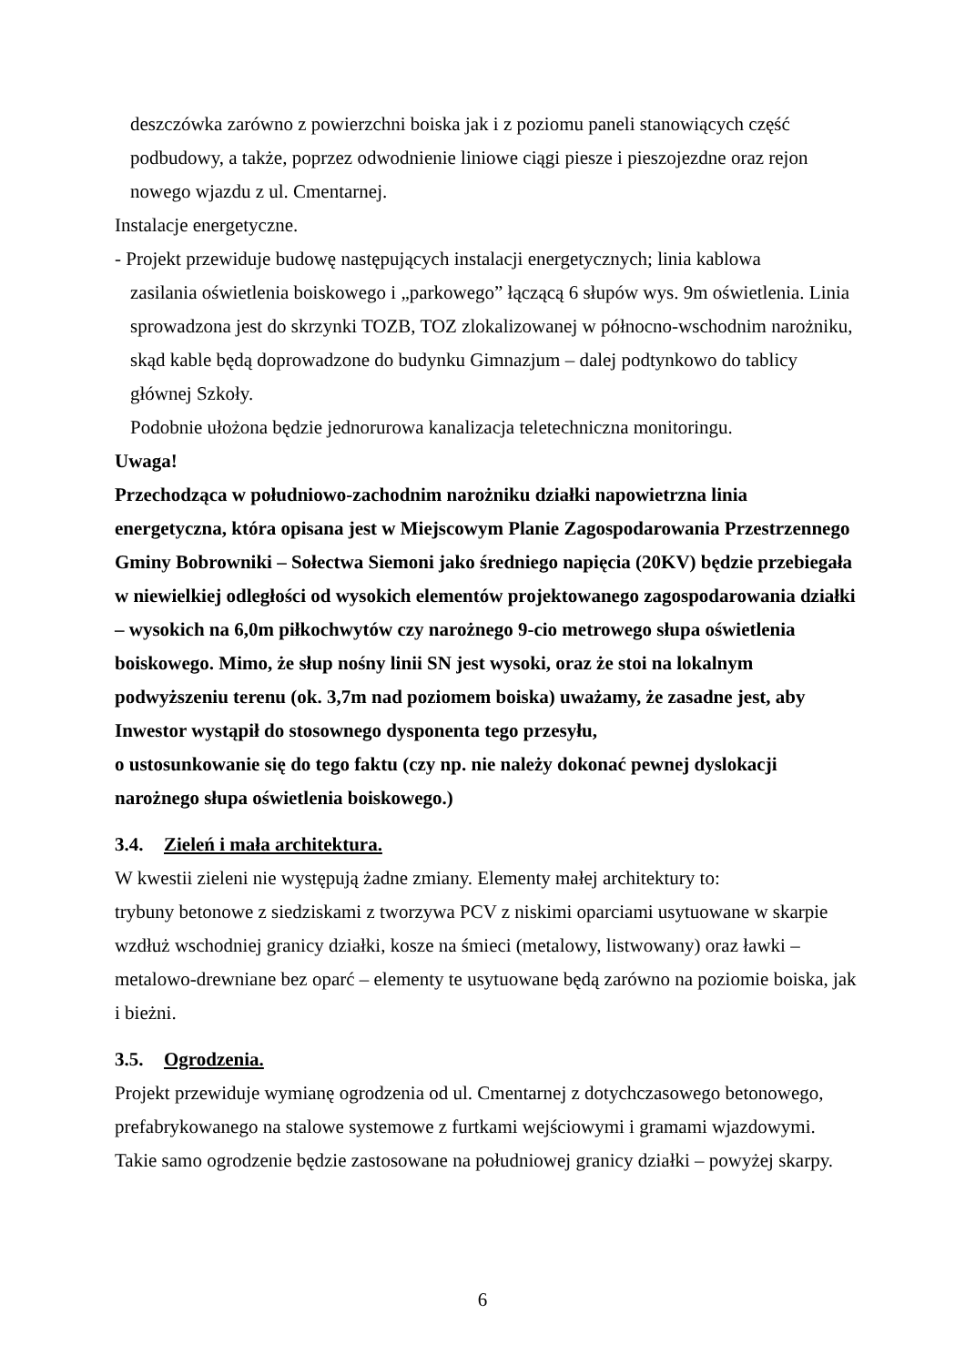deszczówka zarówno z powierzchni boiska jak i z poziomu paneli stanowiących część podbudowy, a także, poprzez odwodnienie liniowe ciągi piesze i pieszojezdne oraz rejon nowego wjazdu z ul. Cmentarnej.
Instalacje energetyczne.
- Projekt przewiduje budowę następujących instalacji energetycznych; linia kablowa
zasilania oświetlenia boiskowego i „parkowego” łączącą 6 słupów wys. 9m oświetlenia. Linia sprowadzona jest do skrzynki TOZB, TOZ zlokalizowanej w północno-wschodnim narożniku, skąd kable będą doprowadzone do budynku Gimnazjum – dalej podtynkowo do tablicy głównej Szkoły.
Podobnie ułożona będzie jednorurowa kanalizacja teletechniczna monitoringu.
Uwaga!
Przechodząca w południowo-zachodnim narożniku działki napowietrzna linia energetyczna, która opisana jest w Miejscowym Planie Zagospodarowania Przestrzennego Gminy Bobrowniki – Sołectwa Siemoni jako średniego napięcia (20KV) będzie przebiegała w niewielkiej odległości od wysokich elementów projektowanego zagospodarowania działki – wysokich na 6,0m piłkochwytów czy narożnego 9-cio metrowego słupa oświetlenia boiskowego. Mimo, że słup nośny linii SN jest wysoki, oraz że stoi na lokalnym podwyższeniu terenu (ok. 3,7m nad poziomem boiska) uważamy, że zasadne jest, aby Inwestor wystąpił do stosownego dysponenta tego przesyłu,
o ustosunkowanie się do tego faktu (czy np. nie należy dokonać pewnej dyslokacji narożnego słupa oświetlenia boiskowego.)
3.4. Zieleń i mała architektura.
W kwestii zieleni nie występują żadne zmiany. Elementy małej architektury to:
trybuny betonowe z siedziskami z tworzywa PCV z niskimi oparciami usytuowane w skarpie wzdłuż wschodniej granicy działki, kosze na śmieci (metalowy, listwowany) oraz ławki – metalowo-drewniane bez oparć – elementy te usytuowane będą zarówno na poziomie boiska, jak i bieżni.
3.5. Ogrodzenia.
Projekt przewiduje wymianę ogrodzenia od ul. Cmentarnej z dotychczasowego betonowego, prefabrykowanego na stalowe systemowe z furtkami wejściowymi i gramami wjazdowymi. Takie samo ogrodzenie będzie zastosowane na południowej granicy działki – powyżej skarpy.
6